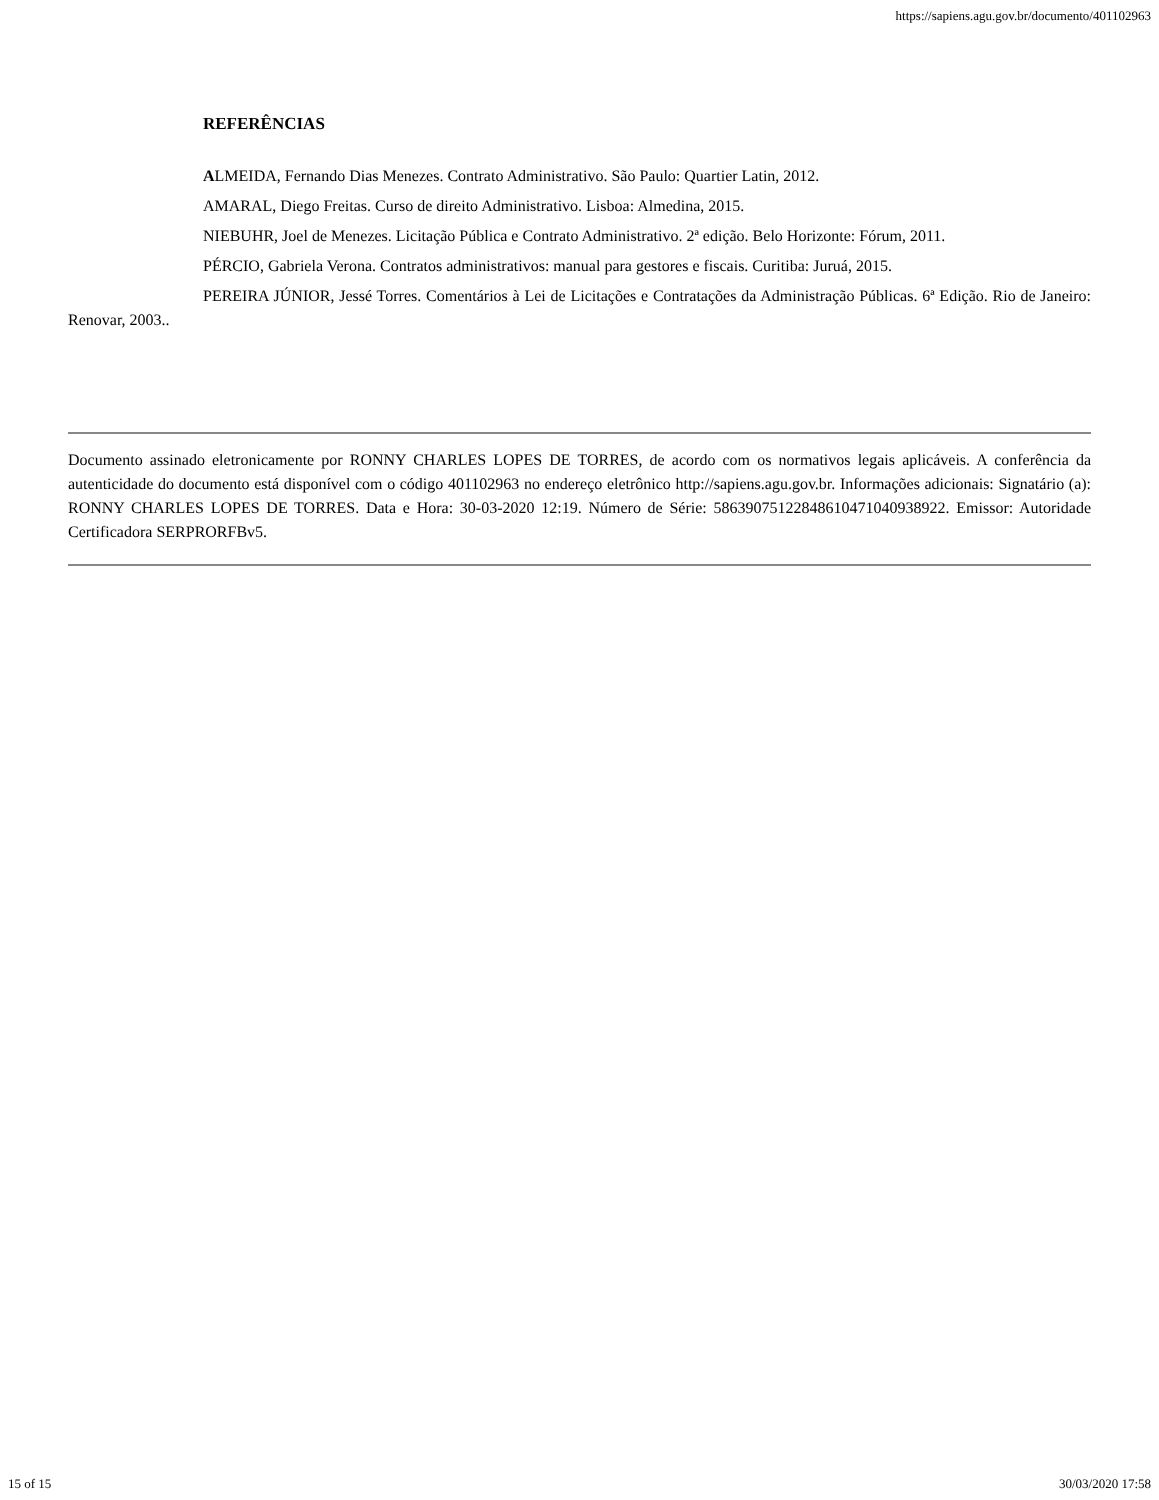https://sapiens.agu.gov.br/documento/401102963
REFERÊNCIAS
ALMEIDA, Fernando Dias Menezes. Contrato Administrativo. São Paulo: Quartier Latin, 2012.
AMARAL, Diego Freitas. Curso de direito Administrativo. Lisboa: Almedina, 2015.
NIEBUHR, Joel de Menezes. Licitação Pública e Contrato Administrativo. 2ª edição. Belo Horizonte: Fórum, 2011.
PÉRCIO, Gabriela Verona. Contratos administrativos: manual para gestores e fiscais. Curitiba: Juruá, 2015.
PEREIRA JÚNIOR, Jessé Torres. Comentários à Lei de Licitações e Contratações da Administração Públicas. 6ª Edição. Rio de Janeiro: Renovar, 2003..
Documento assinado eletronicamente por RONNY CHARLES LOPES DE TORRES, de acordo com os normativos legais aplicáveis. A conferência da autenticidade do documento está disponível com o código 401102963 no endereço eletrônico http://sapiens.agu.gov.br. Informações adicionais: Signatário (a): RONNY CHARLES LOPES DE TORRES. Data e Hora: 30-03-2020 12:19. Número de Série: 58639075122848610471040938922. Emissor: Autoridade Certificadora SERPRORFBv5.
15 of 15 30/03/2020 17:58